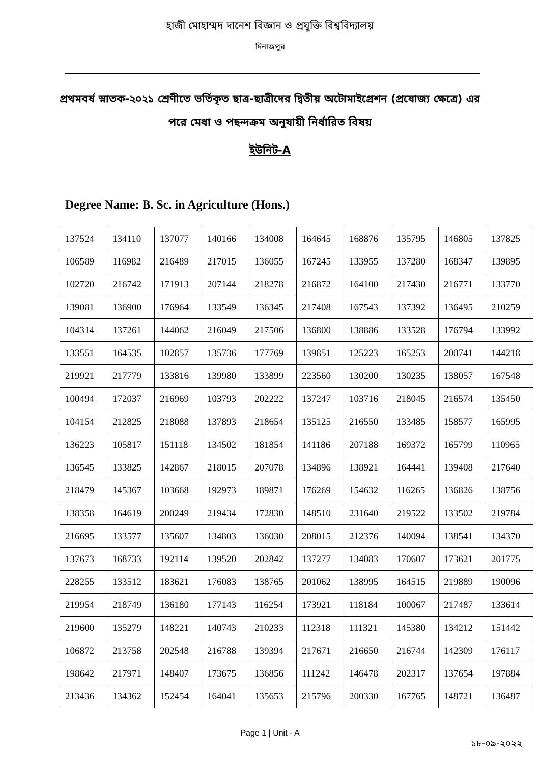হাজী মোহাম্মদ দানেশ বিজ্ঞান ও প্রযুক্তি বিশ্ববিদ্যালয়
দিনাজপুর
প্রথমবর্ষ স্নাতক-২০২১ শ্রেণীতে ভর্তিকৃত ছাত্র-ছাত্রীদের দ্বিতীয় অটোমাইগ্রেশন (প্রযোজ্য ক্ষেত্রে) এর পরে মেধা ও পছন্দক্রম অনুযায়ী নির্ধারিত বিষয়
ইউনিট-A
Degree Name: B. Sc. in Agriculture (Hons.)
| 137524 | 134110 | 137077 | 140166 | 134008 | 164645 | 168876 | 135795 | 146805 | 137825 |
| 106589 | 116982 | 216489 | 217015 | 136055 | 167245 | 133955 | 137280 | 168347 | 139895 |
| 102720 | 216742 | 171913 | 207144 | 218278 | 216872 | 164100 | 217430 | 216771 | 133770 |
| 139081 | 136900 | 176964 | 133549 | 136345 | 217408 | 167543 | 137392 | 136495 | 210259 |
| 104314 | 137261 | 144062 | 216049 | 217506 | 136800 | 138886 | 133528 | 176794 | 133992 |
| 133551 | 164535 | 102857 | 135736 | 177769 | 139851 | 125223 | 165253 | 200741 | 144218 |
| 219921 | 217779 | 133816 | 139980 | 133899 | 223560 | 130200 | 130235 | 138057 | 167548 |
| 100494 | 172037 | 216969 | 103793 | 202222 | 137247 | 103716 | 218045 | 216574 | 135450 |
| 104154 | 212825 | 218088 | 137893 | 218654 | 135125 | 216550 | 133485 | 158577 | 165995 |
| 136223 | 105817 | 151118 | 134502 | 181854 | 141186 | 207188 | 169372 | 165799 | 110965 |
| 136545 | 133825 | 142867 | 218015 | 207078 | 134896 | 138921 | 164441 | 139408 | 217640 |
| 218479 | 145367 | 103668 | 192973 | 189871 | 176269 | 154632 | 116265 | 136826 | 138756 |
| 138358 | 164619 | 200249 | 219434 | 172830 | 148510 | 231640 | 219522 | 133502 | 219784 |
| 216695 | 133577 | 135607 | 134803 | 136030 | 208015 | 212376 | 140094 | 138541 | 134370 |
| 137673 | 168733 | 192114 | 139520 | 202842 | 137277 | 134083 | 170607 | 173621 | 201775 |
| 228255 | 133512 | 183621 | 176083 | 138765 | 201062 | 138995 | 164515 | 219889 | 190096 |
| 219954 | 218749 | 136180 | 177143 | 116254 | 173921 | 118184 | 100067 | 217487 | 133614 |
| 219600 | 135279 | 148221 | 140743 | 210233 | 112318 | 111321 | 145380 | 134212 | 151442 |
| 106872 | 213758 | 202548 | 216788 | 139394 | 217671 | 216650 | 216744 | 142309 | 176117 |
| 198642 | 217971 | 148407 | 173675 | 136856 | 111242 | 146478 | 202317 | 137654 | 197884 |
| 213436 | 134362 | 152454 | 164041 | 135653 | 215796 | 200330 | 167765 | 148721 | 136487 |
Page 1 | Unit - A
১৮-০৯-২০২২